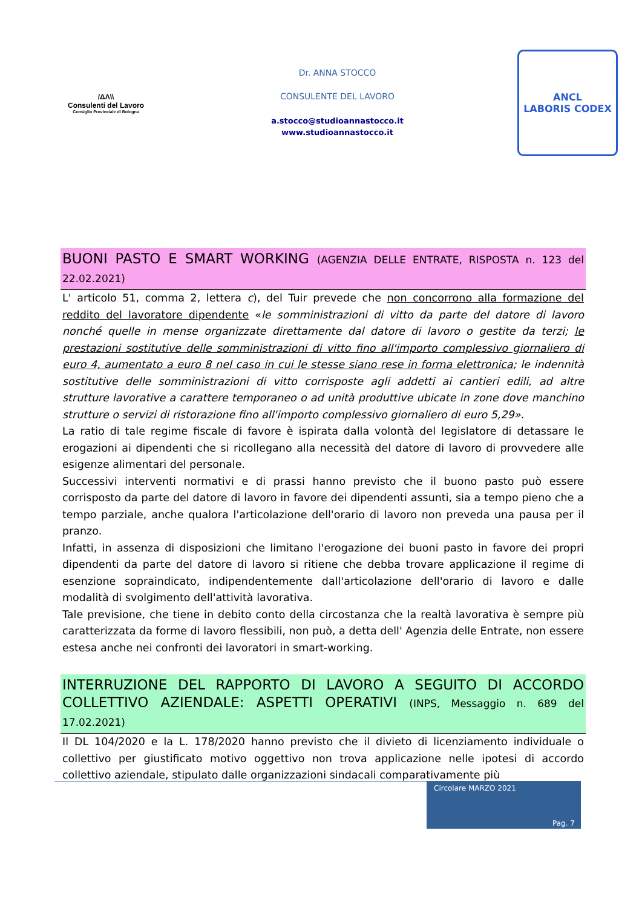/ΔΛ\\
Consulenti del Lavoro
Consiglio Provinciale di Bologna
Dr. ANNA STOCCO
CONSULENTE DEL LAVORO
a.stocco@studioannastocco.it
www.studioannastocco.it
ANCL
LABORIS CODEX
BUONI PASTO E SMART WORKING (AGENZIA DELLE ENTRATE, RISPOSTA n. 123 del 22.02.2021)
L' articolo 51, comma 2, lettera c), del Tuir prevede che non concorrono alla formazione del reddito del lavoratore dipendente «le somministrazioni di vitto da parte del datore di lavoro nonché quelle in mense organizzate direttamente dal datore di lavoro o gestite da terzi; le prestazioni sostitutive delle somministrazioni di vitto fino all'importo complessivo giornaliero di euro 4, aumentato a euro 8 nel caso in cui le stesse siano rese in forma elettronica; le indennità sostitutive delle somministrazioni di vitto corrisposte agli addetti ai cantieri edili, ad altre strutture lavorative a carattere temporaneo o ad unità produttive ubicate in zone dove manchino strutture o servizi di ristorazione fino all'importo complessivo giornaliero di euro 5,29».
La ratio di tale regime fiscale di favore è ispirata dalla volontà del legislatore di detassare le erogazioni ai dipendenti che si ricollegano alla necessità del datore di lavoro di provvedere alle esigenze alimentari del personale.
Successivi interventi normativi e di prassi hanno previsto che il buono pasto può essere corrisposto da parte del datore di lavoro in favore dei dipendenti assunti, sia a tempo pieno che a tempo parziale, anche qualora l'articolazione dell'orario di lavoro non preveda una pausa per il pranzo.
Infatti, in assenza di disposizioni che limitano l'erogazione dei buoni pasto in favore dei propri dipendenti da parte del datore di lavoro si ritiene che debba trovare applicazione il regime di esenzione sopraindicato, indipendentemente dall'articolazione dell'orario di lavoro e dalle modalità di svolgimento dell'attività lavorativa.
Tale previsione, che tiene in debito conto della circostanza che la realtà lavorativa è sempre più caratterizzata da forme di lavoro flessibili, non può, a detta dell' Agenzia delle Entrate, non essere estesa anche nei confronti dei lavoratori in smart-working.
INTERRUZIONE DEL RAPPORTO DI LAVORO A SEGUITO DI ACCORDO COLLETTIVO AZIENDALE: ASPETTI OPERATIVI (INPS, Messaggio n. 689 del 17.02.2021)
Il DL 104/2020 e la L. 178/2020 hanno previsto che il divieto di licenziamento individuale o collettivo per giustificato motivo oggettivo non trova applicazione nelle ipotesi di accordo collettivo aziendale, stipulato dalle organizzazioni sindacali comparativamente più
Circolare MARZO 2021
Pag. 7